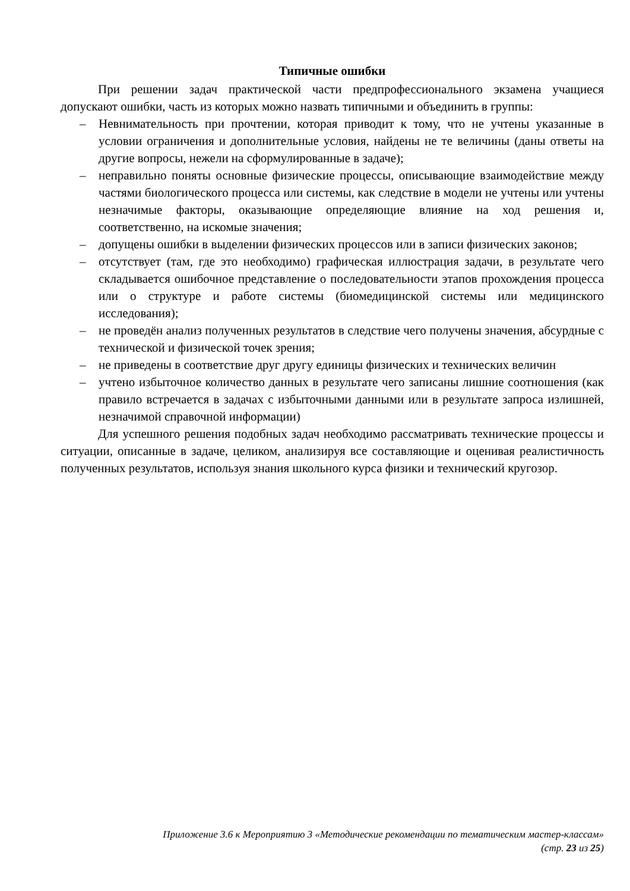Типичные ошибки
При решении задач практической части предпрофессионального экзамена учащиеся допускают ошибки, часть из которых можно назвать типичными и объединить в группы:
– Невнимательность при прочтении, которая приводит к тому, что не учтены указанные в условии ограничения и дополнительные условия, найдены не те величины (даны ответы на другие вопросы, нежели на сформулированные в задаче);
– неправильно поняты основные физические процессы, описывающие взаимодействие между частями биологического процесса или системы, как следствие в модели не учтены или учтены незначимые факторы, оказывающие определяющие влияние на ход решения и, соответственно, на искомые значения;
– допущены ошибки в выделении физических процессов или в записи физических законов;
– отсутствует (там, где это необходимо) графическая иллюстрация задачи, в результате чего складывается ошибочное представление о последовательности этапов прохождения процесса или о структуре и работе системы (биомедицинской системы или медицинского исследования);
– не проведён анализ полученных результатов в следствие чего получены значения, абсурдные с технической и физической точек зрения;
– не приведены в соответствие друг другу единицы физических и технических величин
– учтено избыточное количество данных в результате чего записаны лишние соотношения (как правило встречается в задачах с избыточными данными или в результате запроса излишней, незначимой справочной информации)
Для успешного решения подобных задач необходимо рассматривать технические процессы и ситуации, описанные в задаче, целиком, анализируя все составляющие и оценивая реалистичность полученных результатов, используя знания школьного курса физики и технический кругозор.
Приложение 3.6 к Мероприятию 3 «Методические рекомендации по тематическим мастер-классам»
(стр. 23 из 25)